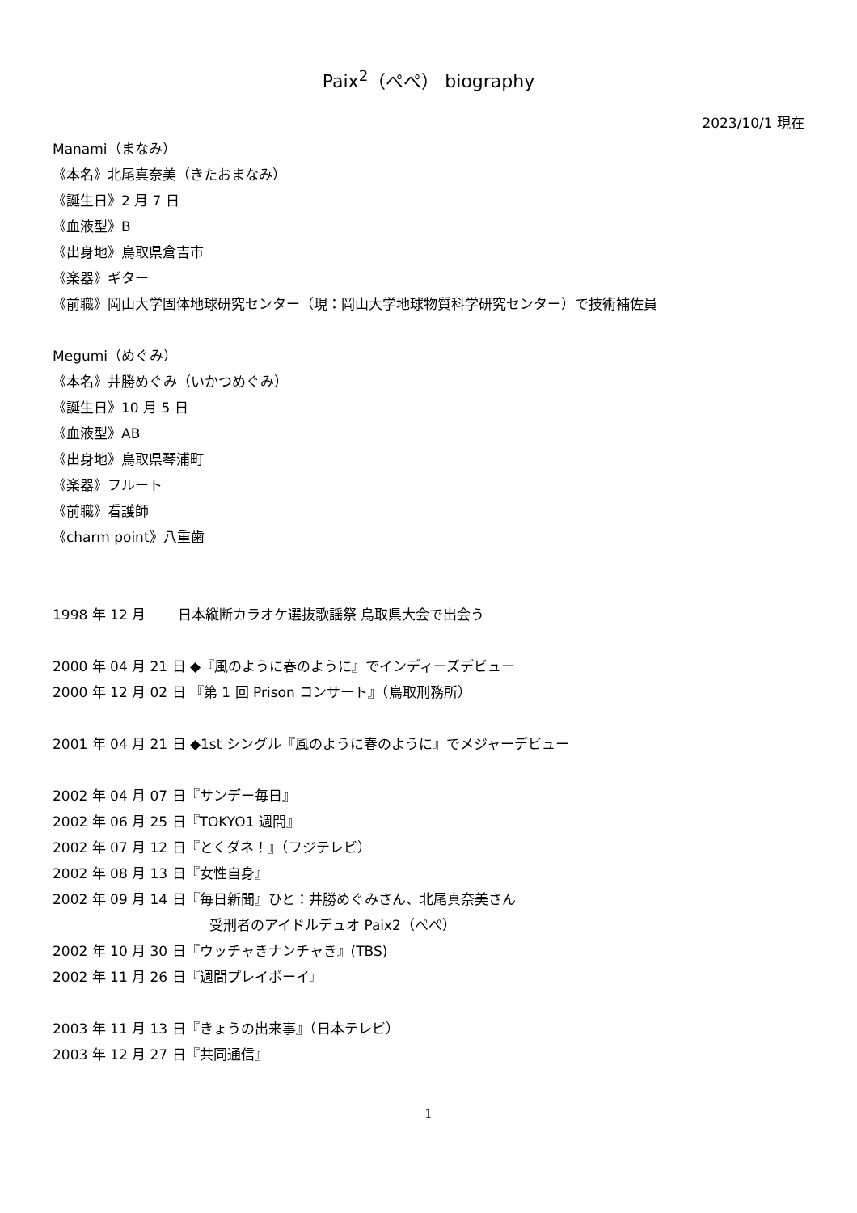Paix<sup>2</sup>（ぺぺ） biography
2023/10/1 現在
Manami（まなみ）
《本名》北尾真奈美（きたおまなみ）
《誕生日》2 月 7 日
《血液型》B
《出身地》鳥取県倉吉市
《楽器》ギター
《前職》岡山大学固体地球研究センター（現：岡山大学地球物質科学研究センター）で技術補佐員
Megumi（めぐみ）
《本名》井勝めぐみ（いかつめぐみ）
《誕生日》10 月 5 日
《血液型》AB
《出身地》鳥取県琴浦町
《楽器》フルート
《前職》看護師
《charm point》八重歯
1998 年 12 月　　 日本縦断カラオケ選抜歌謡祭 鳥取県大会で出会う
2000 年 04 月 21 日 ◆『風のように春のように』でインディーズデビュー
2000 年 12 月 02 日 『第 1 回 Prison コンサート』（鳥取刑務所）
2001 年 04 月 21 日 ◆1st シングル『風のように春のように』でメジャーデビュー
2002 年 04 月 07 日『サンデー毎日』
2002 年 06 月 25 日『TOKYO1 週間』
2002 年 07 月 12 日『とくダネ！』（フジテレビ）
2002 年 08 月 13 日『女性自身』
2002 年 09 月 14 日『毎日新聞』ひと：井勝めぐみさん、北尾真奈美さん
受刑者のアイドルデュオ Paix2（ぺぺ）
2002 年 10 月 30 日『ウッチャきナンチャき』(TBS)
2002 年 11 月 26 日『週間プレイボーイ』
2003 年 11 月 13 日『きょうの出来事』（日本テレビ）
2003 年 12 月 27 日『共同通信』
1